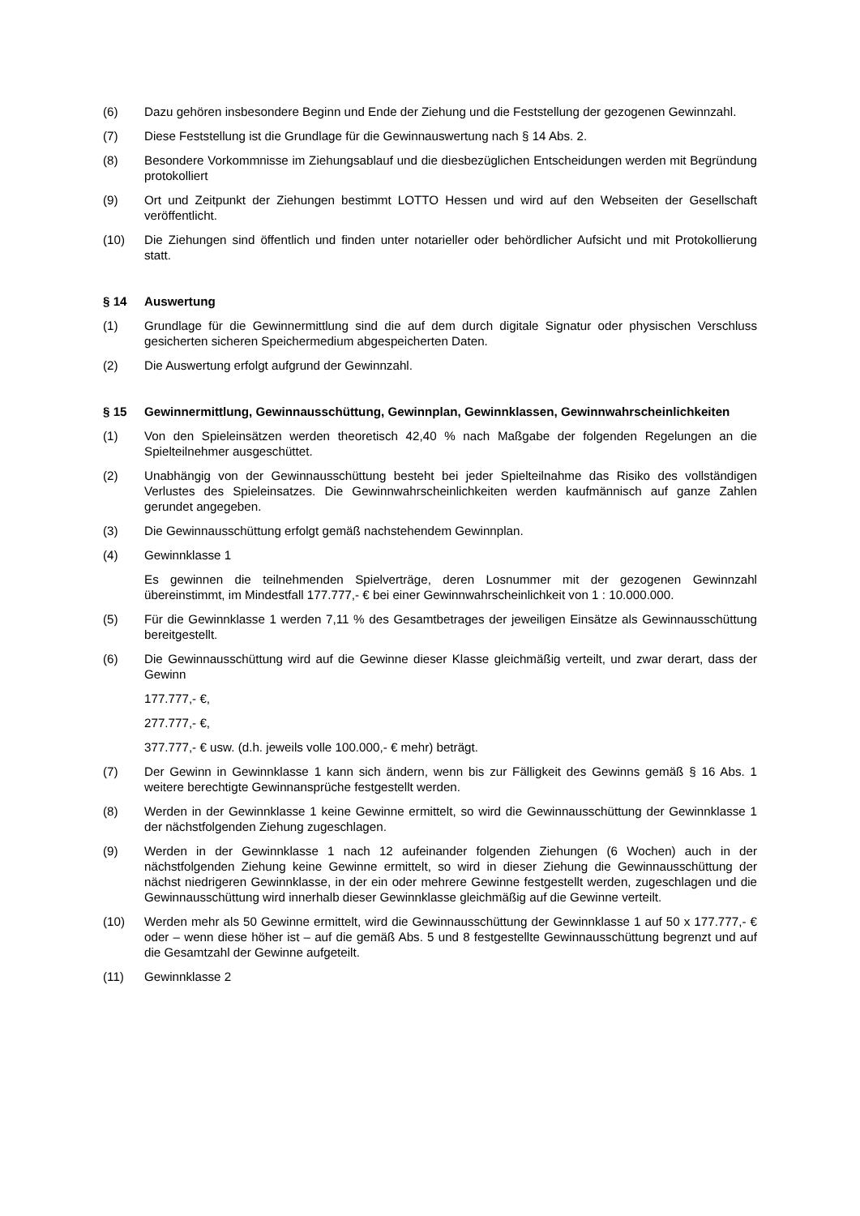(6) Dazu gehören insbesondere Beginn und Ende der Ziehung und die Feststellung der gezogenen Gewinnzahl.
(7) Diese Feststellung ist die Grundlage für die Gewinnauswertung nach § 14 Abs. 2.
(8) Besondere Vorkommnisse im Ziehungsablauf und die diesbezüglichen Entscheidungen werden mit Begründung protokolliert
(9) Ort und Zeitpunkt der Ziehungen bestimmt LOTTO Hessen und wird auf den Webseiten der Gesellschaft veröffentlicht.
(10) Die Ziehungen sind öffentlich und finden unter notarieller oder behördlicher Aufsicht und mit Protokollierung statt.
§ 14 Auswertung
(1) Grundlage für die Gewinnermittlung sind die auf dem durch digitale Signatur oder physischen Verschluss gesicherten sicheren Speichermedium abgespeicherten Daten.
(2) Die Auswertung erfolgt aufgrund der Gewinnzahl.
§ 15 Gewinnermittlung, Gewinnausschüttung, Gewinnplan, Gewinnklassen, Gewinnwahrscheinlichkeiten
(1) Von den Spieleinsätzen werden theoretisch 42,40 % nach Maßgabe der folgenden Regelungen an die Spielteilnehmer ausgeschüttet.
(2) Unabhängig von der Gewinnausschüttung besteht bei jeder Spielteilnahme das Risiko des vollständigen Verlustes des Spieleinsatzes. Die Gewinnwahrscheinlichkeiten werden kaufmännisch auf ganze Zahlen gerundet angegeben.
(3) Die Gewinnausschüttung erfolgt gemäß nachstehendem Gewinnplan.
(4) Gewinnklasse 1
Es gewinnen die teilnehmenden Spielverträge, deren Losnummer mit der gezogenen Gewinnzahl übereinstimmt, im Mindestfall 177.777,- € bei einer Gewinnwahrscheinlichkeit von 1 : 10.000.000.
(5) Für die Gewinnklasse 1 werden 7,11 % des Gesamtbetrages der jeweiligen Einsätze als Gewinnausschüttung bereitgestellt.
(6) Die Gewinnausschüttung wird auf die Gewinne dieser Klasse gleichmäßig verteilt, und zwar derart, dass der Gewinn
177.777,- €,
277.777,- €,
377.777,- € usw. (d.h. jeweils volle 100.000,- € mehr) beträgt.
(7) Der Gewinn in Gewinnklasse 1 kann sich ändern, wenn bis zur Fälligkeit des Gewinns gemäß § 16 Abs. 1 weitere berechtigte Gewinnansprüche festgestellt werden.
(8) Werden in der Gewinnklasse 1 keine Gewinne ermittelt, so wird die Gewinnausschüttung der Gewinnklasse 1 der nächstfolgenden Ziehung zugeschlagen.
(9) Werden in der Gewinnklasse 1 nach 12 aufeinander folgenden Ziehungen (6 Wochen) auch in der nächstfolgenden Ziehung keine Gewinne ermittelt, so wird in dieser Ziehung die Gewinnausschüttung der nächst niedrigeren Gewinnklasse, in der ein oder mehrere Gewinne festgestellt werden, zugeschlagen und die Gewinnausschüttung wird innerhalb dieser Gewinnklasse gleichmäßig auf die Gewinne verteilt.
(10) Werden mehr als 50 Gewinne ermittelt, wird die Gewinnausschüttung der Gewinnklasse 1 auf 50 x 177.777,- € oder – wenn diese höher ist – auf die gemäß Abs. 5 und 8 festgestellte Gewinnausschüttung begrenzt und auf die Gesamtzahl der Gewinne aufgeteilt.
(11) Gewinnklasse 2